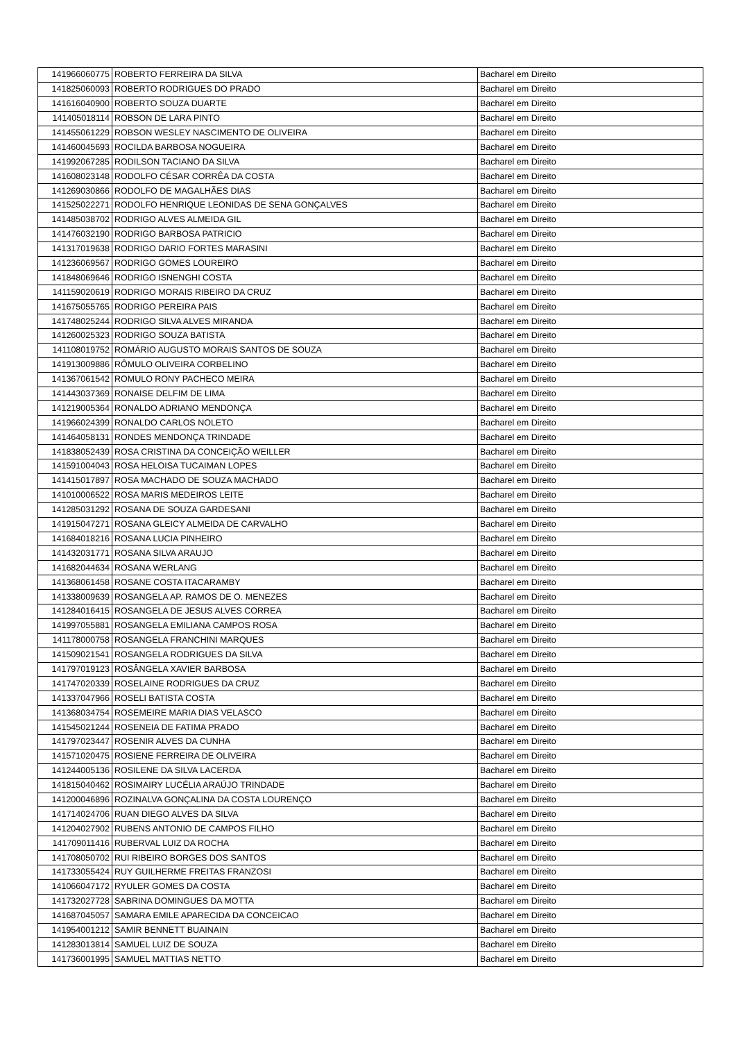| 141966060775 | ROBERTO FERREIRA DA SILVA | Bacharel em Direito |
| 141825060093 | ROBERTO RODRIGUES DO PRADO | Bacharel em Direito |
| 141616040900 | ROBERTO SOUZA DUARTE | Bacharel em Direito |
| 141405018114 | ROBSON DE LARA PINTO | Bacharel em Direito |
| 141455061229 | ROBSON WESLEY NASCIMENTO DE OLIVEIRA | Bacharel em Direito |
| 141460045693 | ROCILDA BARBOSA NOGUEIRA | Bacharel em Direito |
| 141992067285 | RODILSON TACIANO DA SILVA | Bacharel em Direito |
| 141608023148 | RODOLFO CÉSAR CORRÊA DA COSTA | Bacharel em Direito |
| 141269030866 | RODOLFO DE MAGALHÃES DIAS | Bacharel em Direito |
| 141525022271 | RODOLFO HENRIQUE LEONIDAS DE SENA GONÇALVES | Bacharel em Direito |
| 141485038702 | RODRIGO ALVES ALMEIDA GIL | Bacharel em Direito |
| 141476032190 | RODRIGO BARBOSA PATRICIO | Bacharel em Direito |
| 141317019638 | RODRIGO DARIO FORTES MARASINI | Bacharel em Direito |
| 141236069567 | RODRIGO GOMES LOUREIRO | Bacharel em Direito |
| 141848069646 | RODRIGO ISNENGHI COSTA | Bacharel em Direito |
| 141159020619 | RODRIGO MORAIS RIBEIRO DA CRUZ | Bacharel em Direito |
| 141675055765 | RODRIGO PEREIRA PAIS | Bacharel em Direito |
| 141748025244 | RODRIGO SILVA ALVES MIRANDA | Bacharel em Direito |
| 141260025323 | RODRIGO SOUZA BATISTA | Bacharel em Direito |
| 141108019752 | ROMÁRIO AUGUSTO MORAIS SANTOS DE SOUZA | Bacharel em Direito |
| 141913009886 | RÔMULO OLIVEIRA CORBELINO | Bacharel em Direito |
| 141367061542 | ROMULO RONY PACHECO MEIRA | Bacharel em Direito |
| 141443037369 | RONAISE DELFIM DE LIMA | Bacharel em Direito |
| 141219005364 | RONALDO ADRIANO MENDONÇA | Bacharel em Direito |
| 141966024399 | RONALDO CARLOS NOLETO | Bacharel em Direito |
| 141464058131 | RONDES MENDONÇA TRINDADE | Bacharel em Direito |
| 141838052439 | ROSA CRISTINA DA CONCEIÇÃO WEILLER | Bacharel em Direito |
| 141591004043 | ROSA HELOISA TUCAIMAN LOPES | Bacharel em Direito |
| 141415017897 | ROSA MACHADO DE SOUZA MACHADO | Bacharel em Direito |
| 141010006522 | ROSA MARIS MEDEIROS LEITE | Bacharel em Direito |
| 141285031292 | ROSANA DE SOUZA GARDESANI | Bacharel em Direito |
| 141915047271 | ROSANA GLEICY ALMEIDA DE CARVALHO | Bacharel em Direito |
| 141684018216 | ROSANA LUCIA PINHEIRO | Bacharel em Direito |
| 141432031771 | ROSANA SILVA ARAUJO | Bacharel em Direito |
| 141682044634 | ROSANA WERLANG | Bacharel em Direito |
| 141368061458 | ROSANE COSTA ITACARAMBY | Bacharel em Direito |
| 141338009639 | ROSANGELA AP. RAMOS DE O. MENEZES | Bacharel em Direito |
| 141284016415 | ROSANGELA DE JESUS ALVES CORREA | Bacharel em Direito |
| 141997055881 | ROSANGELA EMILIANA CAMPOS ROSA | Bacharel em Direito |
| 141178000758 | ROSANGELA FRANCHINI MARQUES | Bacharel em Direito |
| 141509021541 | ROSANGELA RODRIGUES DA SILVA | Bacharel em Direito |
| 141797019123 | ROSÂNGELA XAVIER BARBOSA | Bacharel em Direito |
| 141747020339 | ROSELAINE RODRIGUES DA CRUZ | Bacharel em Direito |
| 141337047966 | ROSELI BATISTA COSTA | Bacharel em Direito |
| 141368034754 | ROSEMEIRE MARIA DIAS VELASCO | Bacharel em Direito |
| 141545021244 | ROSENEIA DE FATIMA PRADO | Bacharel em Direito |
| 141797023447 | ROSENIR ALVES DA CUNHA | Bacharel em Direito |
| 141571020475 | ROSIENE FERREIRA DE OLIVEIRA | Bacharel em Direito |
| 141244005136 | ROSILENE DA SILVA LACERDA | Bacharel em Direito |
| 141815040462 | ROSIMAIRY LUCÉLIA ARAÚJO TRINDADE | Bacharel em Direito |
| 141200046896 | ROZINALVA GONÇALINA DA COSTA LOURENÇO | Bacharel em Direito |
| 141714024706 | RUAN DIEGO ALVES DA SILVA | Bacharel em Direito |
| 141204027902 | RUBENS ANTONIO DE CAMPOS FILHO | Bacharel em Direito |
| 141709011416 | RUBERVAL LUIZ DA ROCHA | Bacharel em Direito |
| 141708050702 | RUI RIBEIRO BORGES DOS SANTOS | Bacharel em Direito |
| 141733055424 | RUY GUILHERME FREITAS FRANZOSI | Bacharel em Direito |
| 141066047172 | RYULER GOMES DA COSTA | Bacharel em Direito |
| 141732027728 | SABRINA DOMINGUES DA MOTTA | Bacharel em Direito |
| 141687045057 | SAMARA EMILE APARECIDA DA CONCEICAO | Bacharel em Direito |
| 141954001212 | SAMIR BENNETT BUAINAIN | Bacharel em Direito |
| 141283013814 | SAMUEL LUIZ DE SOUZA | Bacharel em Direito |
| 141736001995 | SAMUEL MATTIAS NETTO | Bacharel em Direito |